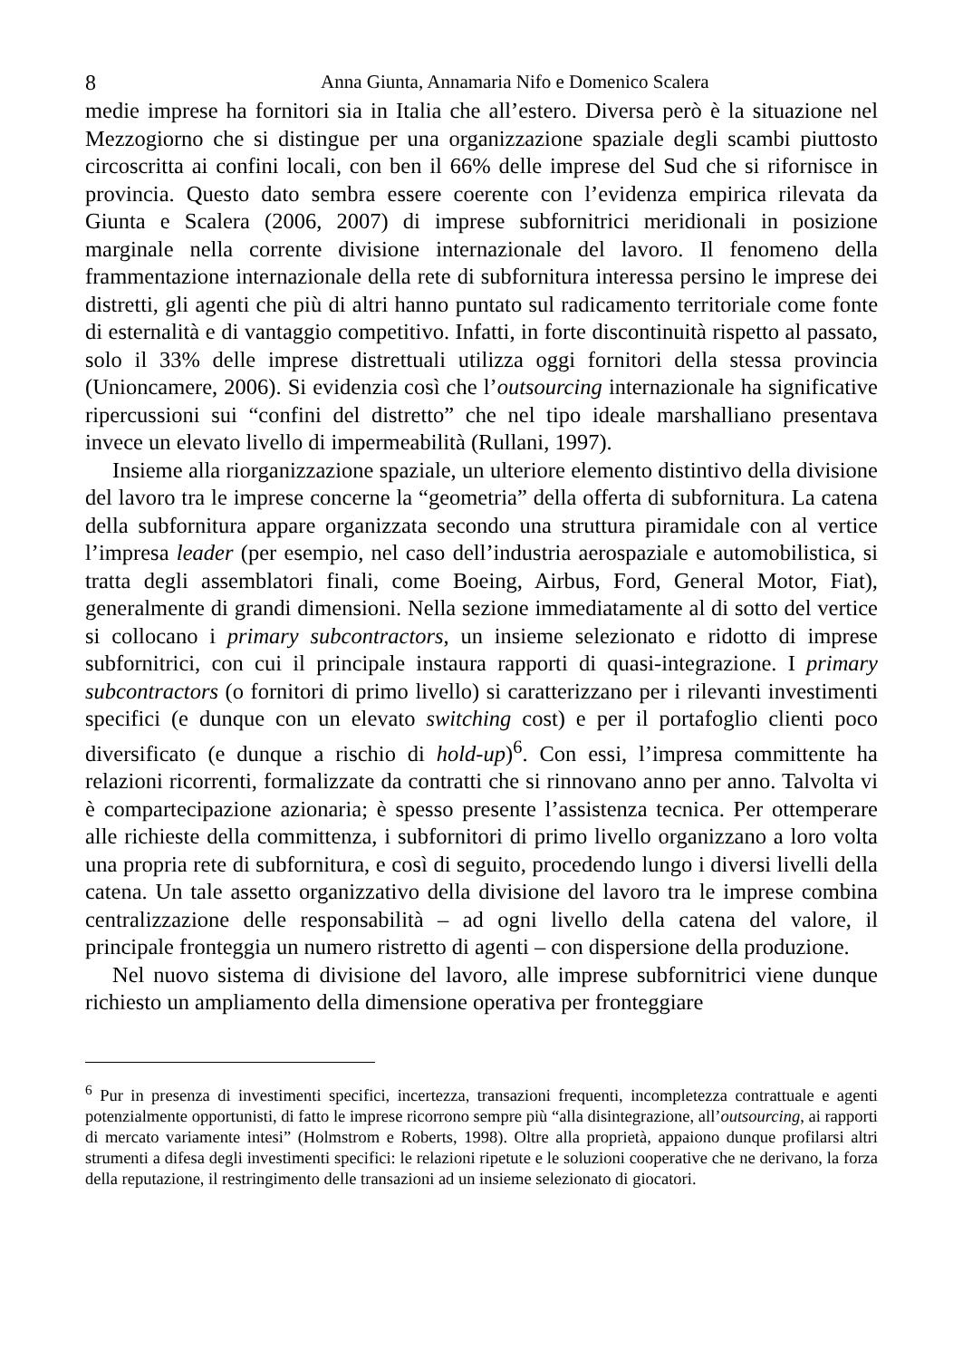8 Anna Giunta, Annamaria Nifo e Domenico Scalera
medie imprese ha fornitori sia in Italia che all’estero. Diversa però è la situazione nel Mezzogiorno che si distingue per una organizzazione spaziale degli scambi piuttosto circoscritta ai confini locali, con ben il 66% delle imprese del Sud che si rifornisce in provincia. Questo dato sembra essere coerente con l’evidenza empirica rilevata da Giunta e Scalera (2006, 2007) di imprese subfornitrici meridionali in posizione marginale nella corrente divisione internazionale del lavoro. Il fenomeno della frammentazione internazionale della rete di subfornitura interessa persino le imprese dei distretti, gli agenti che più di altri hanno puntato sul radicamento territoriale come fonte di esternalità e di vantaggio competitivo. Infatti, in forte discontinuità rispetto al passato, solo il 33% delle imprese distrettuali utilizza oggi fornitori della stessa provincia (Unioncamere, 2006). Si evidenzia così che l’outsourcing internazionale ha significative ripercussioni sui “confini del distretto” che nel tipo ideale marshalliano presentava invece un elevato livello di impermeabilità (Rullani, 1997).
Insieme alla riorganizzazione spaziale, un ulteriore elemento distintivo della divisione del lavoro tra le imprese concerne la “geometria” della offerta di subfornitura. La catena della subfornitura appare organizzata secondo una struttura piramidale con al vertice l’impresa leader (per esempio, nel caso dell’industria aerospaziale e automobilistica, si tratta degli assemblatori finali, come Boeing, Airbus, Ford, General Motor, Fiat), generalmente di grandi dimensioni. Nella sezione immediatamente al di sotto del vertice si collocano i primary subcontractors, un insieme selezionato e ridotto di imprese subfornitrici, con cui il principale instaura rapporti di quasi-integrazione. I primary subcontractors (o fornitori di primo livello) si caratterizzano per i rilevanti investimenti specifici (e dunque con un elevato switching cost) e per il portafoglio clienti poco diversificato (e dunque a rischio di hold-up)<sup>6</sup>. Con essi, l’impresa committente ha relazioni ricorrenti, formalizzate da contratti che si rinnovano anno per anno. Talvolta vi è compartecipazione azionaria; è spesso presente l’assistenza tecnica. Per ottemperare alle richieste della committenza, i subfornitori di primo livello organizzano a loro volta una propria rete di subfornitura, e così di seguito, procedendo lungo i diversi livelli della catena. Un tale assetto organizzativo della divisione del lavoro tra le imprese combina centralizzazione delle responsabilità – ad ogni livello della catena del valore, il principale fronteggia un numero ristretto di agenti – con dispersione della produzione.
Nel nuovo sistema di divisione del lavoro, alle imprese subfornitrici viene dunque richiesto un ampliamento della dimensione operativa per fronteggiare
<sup>6</sup> Pur in presenza di investimenti specifici, incertezza, transazioni frequenti, incompletezza contrattuale e agenti potenzialmente opportunisti, di fatto le imprese ricorrono sempre più “alla disintegrazione, all’outsourcing, ai rapporti di mercato variamente intesi” (Holmstrom e Roberts, 1998). Oltre alla proprietà, appaiono dunque profilarsi altri strumenti a difesa degli investimenti specifici: le relazioni ripetute e le soluzioni cooperative che ne derivano, la forza della reputazione, il restringimento delle transazioni ad un insieme selezionato di giocatori.